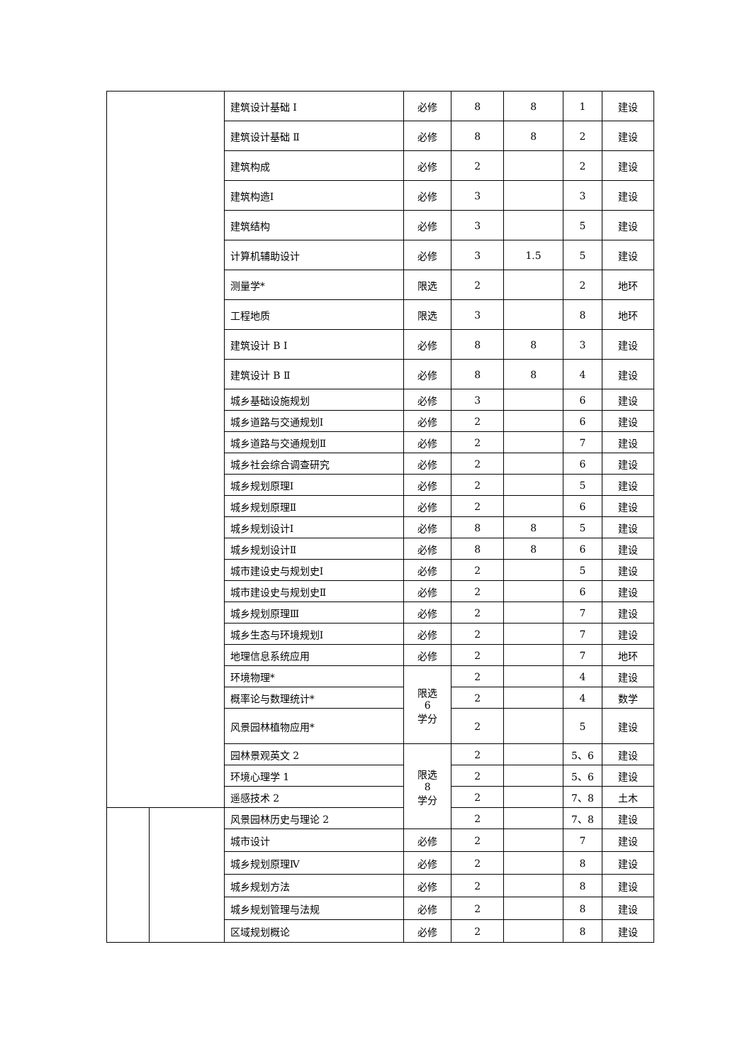| | | 建筑设计基础 Ⅰ | 必修 | 8 | 8 | 1 | 建设 |
| | | 建筑设计基础 Ⅱ | 必修 | 8 | 8 | 2 | 建设 |
| | | 建筑构成 | 必修 | 2 | | 2 | 建设 |
| | | 建筑构造Ⅰ | 必修 | 3 | | 3 | 建设 |
| | | 建筑结构 | 必修 | 3 | | 5 | 建设 |
| | | 计算机辅助设计 | 必修 | 3 | 1.5 | 5 | 建设 |
| | | 测量学* | 限选 | 2 | | 2 | 地环 |
| | | 工程地质 | 限选 | 3 | | 8 | 地环 |
| | | 建筑设计 B Ⅰ | 必修 | 8 | 8 | 3 | 建设 |
| | | 建筑设计 B Ⅱ | 必修 | 8 | 8 | 4 | 建设 |
| | | 城乡基础设施规划 | 必修 | 3 | | 6 | 建设 |
| | | 城乡道路与交通规划Ⅰ | 必修 | 2 | | 6 | 建设 |
| | | 城乡道路与交通规划Ⅱ | 必修 | 2 | | 7 | 建设 |
| | | 城乡社会综合调查研究 | 必修 | 2 | | 6 | 建设 |
| | | 城乡规划原理Ⅰ | 必修 | 2 | | 5 | 建设 |
| | | 城乡规划原理Ⅱ | 必修 | 2 | | 6 | 建设 |
| | | 城乡规划设计Ⅰ | 必修 | 8 | 8 | 5 | 建设 |
| | | 城乡规划设计Ⅱ | 必修 | 8 | 8 | 6 | 建设 |
| | | 城市建设史与规划史Ⅰ | 必修 | 2 | | 5 | 建设 |
| | | 城市建设史与规划史Ⅱ | 必修 | 2 | | 6 | 建设 |
| | | 城乡规划原理Ⅲ | 必修 | 2 | | 7 | 建设 |
| | | 城乡生态与环境规划Ⅰ | 必修 | 2 | | 7 | 建设 |
| | | 地理信息系统应用 | 必修 | 2 | | 7 | 地环 |
| | | 环境物理* | 限选 6 学分 | 2 | | 4 | 建设 |
| | | 概率论与数理统计* | | 2 | | 4 | 数学 |
| | | 风景园林植物应用* | | 2 | | 5 | 建设 |
| | | 园林景观英文 2 | 限选 8 学分 | 2 | | 5、6 | 建设 |
| | | 环境心理学 1 | | 2 | | 5、6 | 建设 |
| | | 遥感技术 2 | | 2 | | 7、8 | 土木 |
| | | 风景园林历史与理论 2 | | 2 | | 7、8 | 建设 |
| | | 城市设计 | 必修 | 2 | | 7 | 建设 |
| | | 城乡规划原理Ⅳ | 必修 | 2 | | 8 | 建设 |
| | | 城乡规划方法 | 必修 | 2 | | 8 | 建设 |
| | | 城乡规划管理与法规 | 必修 | 2 | | 8 | 建设 |
| | | 区域规划概论 | 必修 | 2 | | 8 | 建设 |